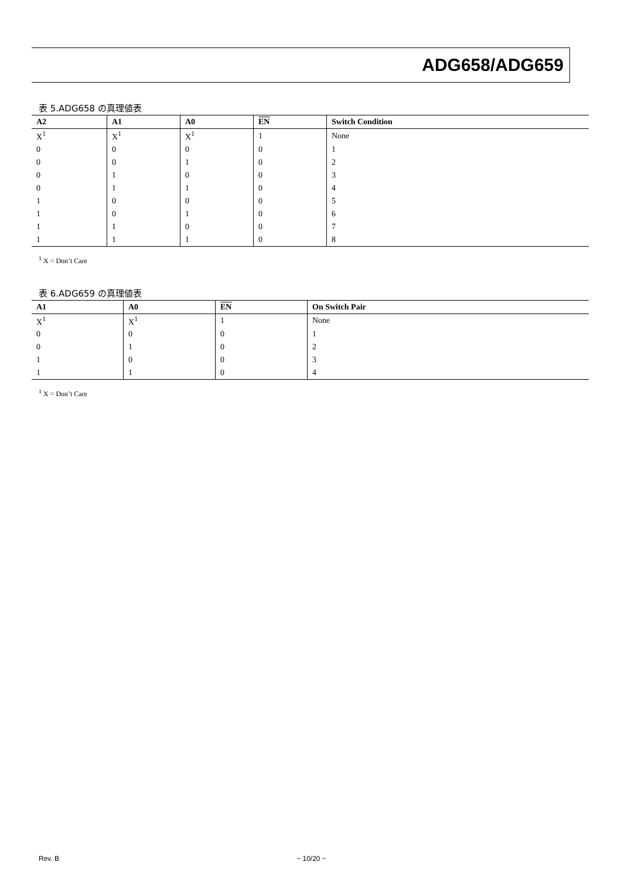ADG658/ADG659
表 5.ADG658 の真理値表
| A2 | A1 | A0 | EN | Switch Condition |
| --- | --- | --- | --- | --- |
| X<sup>1</sup> | X<sup>1</sup> | X<sup>1</sup> | 1 | None |
| 0 | 0 | 0 | 0 | 1 |
| 0 | 0 | 1 | 0 | 2 |
| 0 | 1 | 0 | 0 | 3 |
| 0 | 1 | 1 | 0 | 4 |
| 1 | 0 | 0 | 0 | 5 |
| 1 | 0 | 1 | 0 | 6 |
| 1 | 1 | 0 | 0 | 7 |
| 1 | 1 | 1 | 0 | 8 |
<sup>1</sup> X = Don’t Care
表 6.ADG659 の真理値表
| A1 | A0 | EN | On Switch Pair |
| --- | --- | --- | --- |
| X<sup>1</sup> | X<sup>1</sup> | 1 | None |
| 0 | 0 | 0 | 1 |
| 0 | 1 | 0 | 2 |
| 1 | 0 | 0 | 3 |
| 1 | 1 | 0 | 4 |
<sup>1</sup> X = Don’t Care
Rev. B − 10/20 −